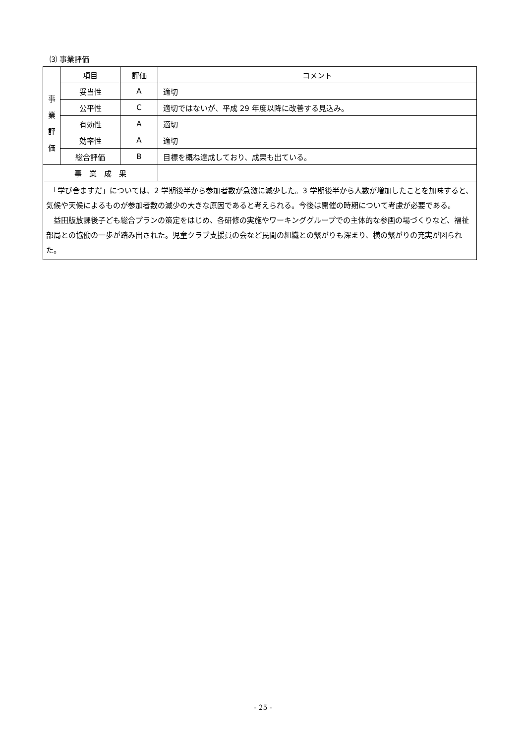⑶ 事業評価
| 事 業 評 価 | 項目 | 評価 | コメント |
| | 妥当性 | A | 適切 |
| | 公平性 | C | 適切ではないが、平成 29 年度以降に改善する見込み。 |
| | 有効性 | A | 適切 |
| | 効率性 | A | 適切 |
| | 総合評価 | B | 目標を概ね達成しており、成果も出ている。 |
| 事 業 成 果 | | | |
| 「学び舎ますだ」については、2 学期後半から参加者数が急激に減少した。3 学期後半から人数が増加したことを加味すると、気候や天候によるものが参加者数の減少の大きな原因であると考えられる。今後は開催の時期について考慮が必要である。 益田版放課後子ども総合プランの策定をはじめ、各研修の実施やワーキンググループでの主体的な参画の場づくりなど、福祉部局との協働の一歩が踏み出された。児童クラブ支援員の会など民間の組織との繋がりも深まり、横の繋がりの充実が図られた。 | | | |
- 25 -